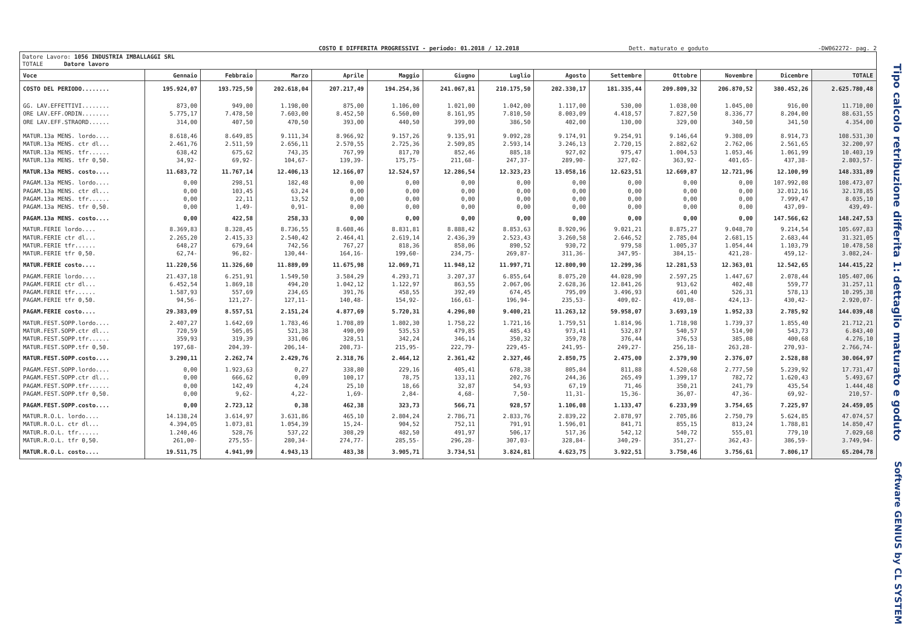COSTO E DIFFERITA PROGRESSIVI - periodo: 01.2018 / 12.2018 Dett. maturato e goduto -DW062272- pag. 2
Datore Lavoro: 1056 INDUSTRIA IMBALLAGGI SRL
TOTALE Datore lavoro
| Voce | Gennaio | Febbraio | Marzo | Aprile | Maggio | Giugno | Luglio | Agosto | Settembre | Ottobre | Novembre | Dicembre | TOTALE |
| --- | --- | --- | --- | --- | --- | --- | --- | --- | --- | --- | --- | --- | --- |
| COSTO DEL PERIODO........ | 195.924,07 | 193.725,50 | 202.618,04 | 207.217,49 | 194.254,36 | 241.067,81 | 210.175,50 | 202.330,17 | 181.335,44 | 209.809,32 | 206.870,52 | 380.452,26 | 2.625.780,48 |
| GG. LAV.EFFETTIVI........ | 873,00 | 949,00 | 1.198,00 | 875,00 | 1.106,00 | 1.021,00 | 1.042,00 | 1.117,00 | 530,00 | 1.038,00 | 1.045,00 | 916,00 | 11.710,00 |
| ORE LAV.EFF.ORDIN........ | 5.775,17 | 7.478,50 | 7.603,00 | 8.452,50 | 6.560,00 | 8.161,95 | 7.810,50 | 8.003,09 | 4.418,57 | 7.827,50 | 8.336,77 | 8.204,00 | 88.631,55 |
| ORE LAV.EFF.STRAORD...... | 314,00 | 407,50 | 470,50 | 393,00 | 440,50 | 399,00 | 386,50 | 402,00 | 130,00 | 329,00 | 340,50 | 341,50 | 4.354,00 |
| MATUR.13a MENS. lordo.... | 8.618,46 | 8.649,85 | 9.111,34 | 8.966,92 | 9.157,26 | 9.135,91 | 9.092,28 | 9.174,91 | 9.254,91 | 9.146,64 | 9.308,09 | 8.914,73 | 108.531,30 |
| MATUR.13a MENS. ctr dl... | 2.461,76 | 2.511,59 | 2.656,11 | 2.570,55 | 2.725,36 | 2.509,85 | 2.593,14 | 3.246,13 | 2.720,15 | 2.882,62 | 2.762,06 | 2.561,65 | 32.200,97 |
| MATUR.13a MENS. tfr...... | 638,42 | 675,62 | 743,35 | 767,99 | 817,70 | 852,46 | 885,18 | 927,02 | 975,47 | 1.004,53 | 1.053,46 | 1.061,99 | 10.403,19 |
| MATUR.13a MENS. tfr 0,50. | 34,92- | 69,92- | 104,67- | 139,39- | 175,75- | 211,68- | 247,37- | 289,90- | 327,02- | 363,92- | 401,65- | 437,38- | 2.803,57- |
| MATUR.13a MENS. costo.... | 11.683,72 | 11.767,14 | 12.406,13 | 12.166,07 | 12.524,57 | 12.286,54 | 12.323,23 | 13.058,16 | 12.623,51 | 12.669,87 | 12.721,96 | 12.100,99 | 148.331,89 |
| PAGAM.13a MENS. lordo.... | 0,00 | 298,51 | 182,48 | 0,00 | 0,00 | 0,00 | 0,00 | 0,00 | 0,00 | 0,00 | 0,00 | 107.992,08 | 108.473,07 |
| PAGAM.13a MENS. ctr dl... | 0,00 | 103,45 | 63,24 | 0,00 | 0,00 | 0,00 | 0,00 | 0,00 | 0,00 | 0,00 | 0,00 | 32.012,16 | 32.178,85 |
| PAGAM.13a MENS. tfr...... | 0,00 | 22,11 | 13,52 | 0,00 | 0,00 | 0,00 | 0,00 | 0,00 | 0,00 | 0,00 | 0,00 | 7.999,47 | 8.035,10 |
| PAGAM.13a MENS. tfr 0,50. | 0,00 | 1,49- | 0,91- | 0,00 | 0,00 | 0,00 | 0,00 | 0,00 | 0,00 | 0,00 | 0,00 | 437,09- | 439,49- |
| PAGAM.13a MENS. costo.... | 0,00 | 422,58 | 258,33 | 0,00 | 0,00 | 0,00 | 0,00 | 0,00 | 0,00 | 0,00 | 0,00 | 147.566,62 | 148.247,53 |
| MATUR.FERIE lordo.... | 8.369,83 | 8.328,45 | 8.736,55 | 8.608,46 | 8.831,81 | 8.888,42 | 8.853,63 | 8.920,96 | 9.021,21 | 8.875,27 | 9.048,70 | 9.214,54 | 105.697,83 |
| MATUR.FERIE ctr dl... | 2.265,20 | 2.415,33 | 2.540,42 | 2.464,41 | 2.619,14 | 2.436,39 | 2.523,43 | 3.260,58 | 2.646,52 | 2.785,04 | 2.681,15 | 2.683,44 | 31.321,05 |
| MATUR.FERIE tfr...... | 648,27 | 679,64 | 742,56 | 767,27 | 818,36 | 858,06 | 890,52 | 930,72 | 979,58 | 1.005,37 | 1.054,44 | 1.103,79 | 10.478,58 |
| MATUR.FERIE tfr 0,50. | 62,74- | 96,82- | 130,44- | 164,16- | 199,60- | 234,75- | 269,87- | 311,36- | 347,95- | 384,15- | 421,28- | 459,12- | 3.082,24- |
| MATUR.FERIE costo.... | 11.220,56 | 11.326,60 | 11.889,09 | 11.675,98 | 12.069,71 | 11.948,12 | 11.997,71 | 12.800,90 | 12.299,36 | 12.281,53 | 12.363,01 | 12.542,65 | 144.415,22 |
| PAGAM.FERIE lordo.... | 21.437,18 | 6.251,91 | 1.549,50 | 3.584,29 | 4.293,71 | 3.207,37 | 6.855,64 | 8.075,20 | 44.028,90 | 2.597,25 | 1.447,67 | 2.078,44 | 105.407,06 |
| PAGAM.FERIE ctr dl... | 6.452,54 | 1.869,18 | 494,20 | 1.042,12 | 1.122,97 | 863,55 | 2.067,06 | 2.628,36 | 12.841,26 | 913,62 | 402,48 | 559,77 | 31.257,11 |
| PAGAM.FERIE tfr...... | 1.587,93 | 557,69 | 234,65 | 391,76 | 458,55 | 392,49 | 674,45 | 795,09 | 3.496,93 | 601,40 | 526,31 | 578,13 | 10.295,38 |
| PAGAM.FERIE tfr 0,50. | 94,56- | 121,27- | 127,11- | 140,48- | 154,92- | 166,61- | 196,94- | 235,53- | 409,02- | 419,08- | 424,13- | 430,42- | 2.920,07- |
| PAGAM.FERIE costo.... | 29.383,09 | 8.557,51 | 2.151,24 | 4.877,69 | 5.720,31 | 4.296,80 | 9.400,21 | 11.263,12 | 59.958,07 | 3.693,19 | 1.952,33 | 2.785,92 | 144.039,48 |
| MATUR.FEST.SOPP.lordo.... | 2.407,27 | 1.642,69 | 1.783,46 | 1.708,89 | 1.802,30 | 1.758,22 | 1.721,16 | 1.759,51 | 1.814,96 | 1.718,98 | 1.739,37 | 1.855,40 | 21.712,21 |
| MATUR.FEST.SOPP.ctr dl... | 720,59 | 505,05 | 521,38 | 490,09 | 535,53 | 479,85 | 485,43 | 973,41 | 532,87 | 540,57 | 514,90 | 543,73 | 6.843,40 |
| MATUR.FEST.SOPP.tfr...... | 359,93 | 319,39 | 331,06 | 328,51 | 342,24 | 346,14 | 350,32 | 359,78 | 376,44 | 376,53 | 385,08 | 400,68 | 4.276,10 |
| MATUR.FEST.SOPP.tfr 0,50. | 197,68- | 204,39- | 206,14- | 208,73- | 215,95- | 222,79- | 229,45- | 241,95- | 249,27- | 256,18- | 263,28- | 270,93- | 2.766,74- |
| MATUR.FEST.SOPP.costo.... | 3.290,11 | 2.262,74 | 2.429,76 | 2.318,76 | 2.464,12 | 2.361,42 | 2.327,46 | 2.850,75 | 2.475,00 | 2.379,90 | 2.376,07 | 2.528,88 | 30.064,97 |
| PAGAM.FEST.SOPP.lordo.... | 0,00 | 1.923,63 | 0,27 | 338,80 | 229,16 | 405,41 | 678,38 | 805,84 | 811,88 | 4.520,68 | 2.777,50 | 5.239,92 | 17.731,47 |
| PAGAM.FEST.SOPP.ctr dl... | 0,00 | 666,62 | 0,09 | 100,17 | 78,75 | 133,11 | 202,76 | 244,36 | 265,49 | 1.399,17 | 782,72 | 1.620,43 | 5.493,67 |
| PAGAM.FEST.SOPP.tfr...... | 0,00 | 142,49 | 4,24 | 25,10 | 18,66 | 32,87 | 54,93 | 67,19 | 71,46 | 350,21 | 241,79 | 435,54 | 1.444,48 |
| PAGAM.FEST.SOPP.tfr 0,50. | 0,00 | 9,62- | 4,22- | 1,69- | 2,84- | 4,68- | 7,50- | 11,31- | 15,36- | 36,07- | 47,36- | 69,92- | 210,57- |
| PAGAM.FEST.SOPP.costo.... | 0,00 | 2.723,12 | 0,38 | 462,38 | 323,73 | 566,71 | 928,57 | 1.106,08 | 1.133,47 | 6.233,99 | 3.754,65 | 7.225,97 | 24.459,05 |
| MATUR.R.O.L. lordo.... | 14.138,24 | 3.614,97 | 3.631,86 | 465,10 | 2.804,24 | 2.786,71 | 2.833,76 | 2.839,22 | 2.878,97 | 2.705,86 | 2.750,79 | 5.624,85 | 47.074,57 |
| MATUR.R.O.L. ctr dl... | 4.394,05 | 1.073,81 | 1.054,39 | 15,24- | 904,52 | 752,11 | 791,91 | 1.596,01 | 841,71 | 855,15 | 813,24 | 1.788,81 | 14.850,47 |
| MATUR.R.O.L. tfr...... | 1.240,46 | 528,76 | 537,22 | 308,29 | 482,50 | 491,97 | 506,17 | 517,36 | 542,12 | 540,72 | 555,01 | 779,10 | 7.029,68 |
| MATUR.R.O.L. tfr 0,50. | 261,00- | 275,55- | 280,34- | 274,77- | 285,55- | 296,28- | 307,03- | 328,84- | 340,29- | 351,27- | 362,43- | 386,59- | 3.749,94- |
| MATUR.R.O.L. costo.... | 19.511,75 | 4.941,99 | 4.943,13 | 483,38 | 3.905,71 | 3.734,51 | 3.824,81 | 4.623,75 | 3.922,51 | 3.750,46 | 3.756,61 | 7.806,17 | 65.204,78 |
Tipo calcolo retribuzione differita 1: dettaglio maturato e goduto
Software GENIUS by CL SYSTEM